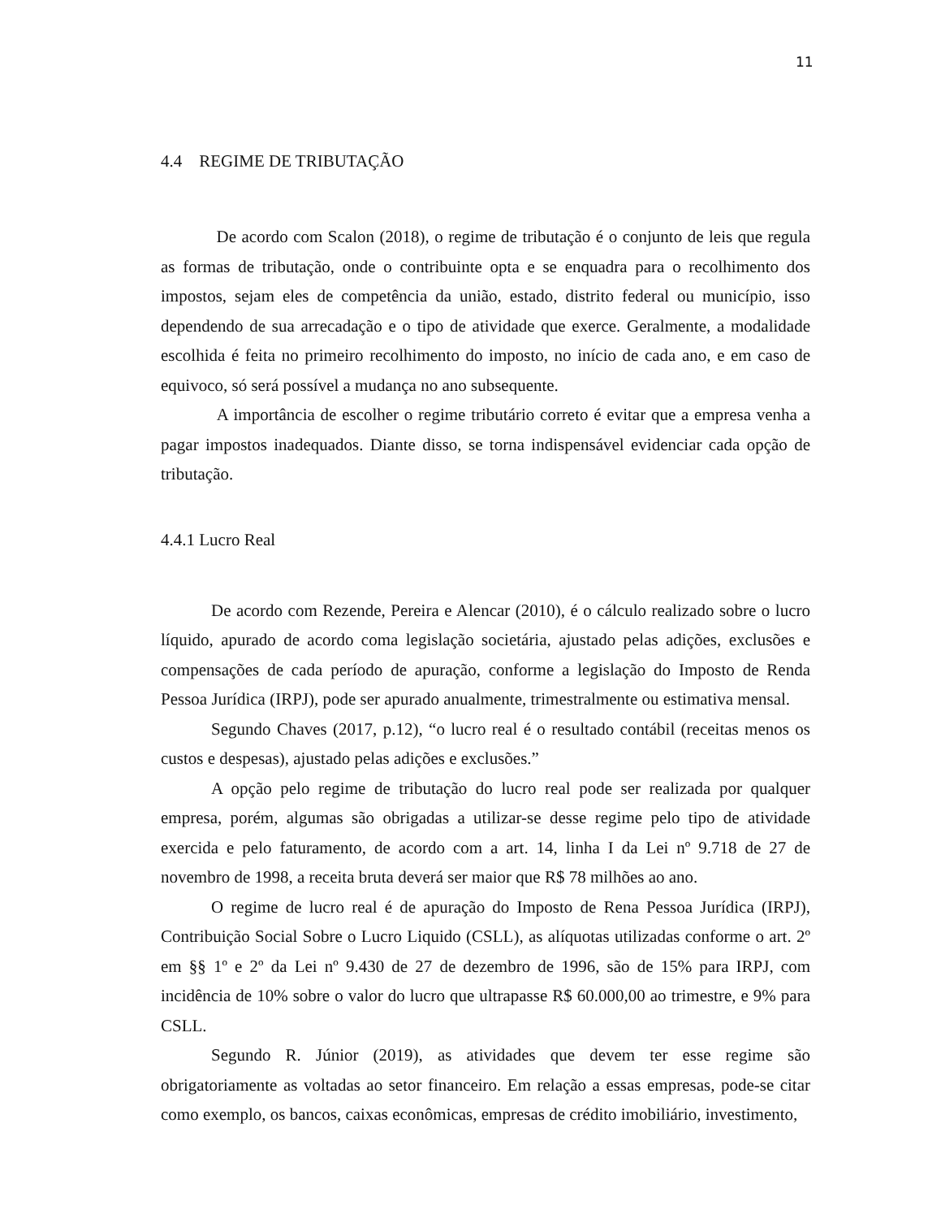11
4.4 REGIME DE TRIBUTAÇÃO
De acordo com Scalon (2018), o regime de tributação é o conjunto de leis que regula as formas de tributação, onde o contribuinte opta e se enquadra para o recolhimento dos impostos, sejam eles de competência da união, estado, distrito federal ou município, isso dependendo de sua arrecadação e o tipo de atividade que exerce. Geralmente, a modalidade escolhida é feita no primeiro recolhimento do imposto, no início de cada ano, e em caso de equivoco, só será possível a mudança no ano subsequente.
A importância de escolher o regime tributário correto é evitar que a empresa venha a pagar impostos inadequados. Diante disso, se torna indispensável evidenciar cada opção de tributação.
4.4.1 Lucro Real
De acordo com Rezende, Pereira e Alencar (2010), é o cálculo realizado sobre o lucro líquido, apurado de acordo coma legislação societária, ajustado pelas adições, exclusões e compensações de cada período de apuração, conforme a legislação do Imposto de Renda Pessoa Jurídica (IRPJ), pode ser apurado anualmente, trimestralmente ou estimativa mensal.
Segundo Chaves (2017, p.12), “o lucro real é o resultado contábil (receitas menos os custos e despesas), ajustado pelas adições e exclusões.”
A opção pelo regime de tributação do lucro real pode ser realizada por qualquer empresa, porém, algumas são obrigadas a utilizar-se desse regime pelo tipo de atividade exercida e pelo faturamento, de acordo com a art. 14, linha I da Lei nº 9.718 de 27 de novembro de 1998, a receita bruta deverá ser maior que R$ 78 milhões ao ano.
O regime de lucro real é de apuração do Imposto de Rena Pessoa Jurídica (IRPJ), Contribuição Social Sobre o Lucro Liquido (CSLL), as alíquotas utilizadas conforme o art. 2º em §§ 1º e 2º da Lei nº 9.430 de 27 de dezembro de 1996, são de 15% para IRPJ, com incidência de 10% sobre o valor do lucro que ultrapasse R$ 60.000,00 ao trimestre, e 9% para CSLL.
Segundo R. Júnior (2019), as atividades que devem ter esse regime são obrigatoriamente as voltadas ao setor financeiro. Em relação a essas empresas, pode-se citar como exemplo, os bancos, caixas econômicas, empresas de crédito imobiliário, investimento,